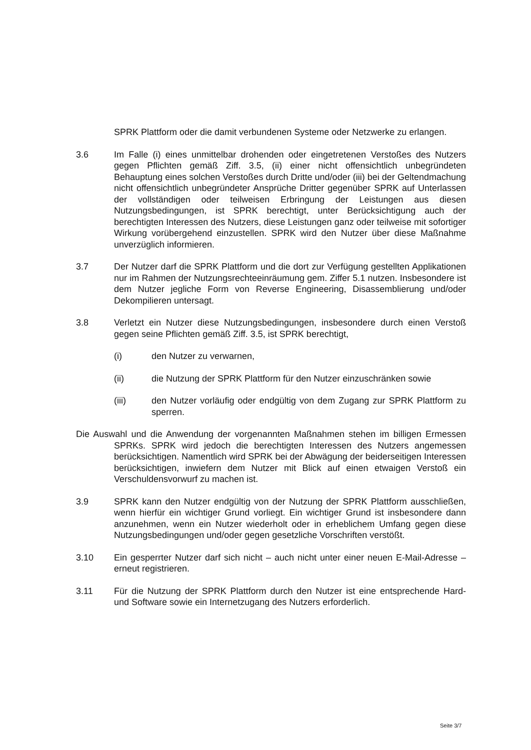SPRK Plattform oder die damit verbundenen Systeme oder Netzwerke zu erlangen.
3.6 Im Falle (i) eines unmittelbar drohenden oder eingetretenen Verstoßes des Nutzers gegen Pflichten gemäß Ziff. 3.5, (ii) einer nicht offensichtlich unbegründeten Behauptung eines solchen Verstoßes durch Dritte und/oder (iii) bei der Geltendmachung nicht offensichtlich unbegründeter Ansprüche Dritter gegenüber SPRK auf Unterlassen der vollständigen oder teilweisen Erbringung der Leistungen aus diesen Nutzungsbedingungen, ist SPRK berechtigt, unter Berücksichtigung auch der berechtigten Interessen des Nutzers, diese Leistungen ganz oder teilweise mit sofortiger Wirkung vorübergehend einzustellen. SPRK wird den Nutzer über diese Maßnahme unverzüglich informieren.
3.7 Der Nutzer darf die SPRK Plattform und die dort zur Verfügung gestellten Applikationen nur im Rahmen der Nutzungsrechteeinräumung gem. Ziffer 5.1 nutzen. Insbesondere ist dem Nutzer jegliche Form von Reverse Engineering, Disassemblierung und/oder Dekompilieren untersagt.
3.8 Verletzt ein Nutzer diese Nutzungsbedingungen, insbesondere durch einen Verstoß gegen seine Pflichten gemäß Ziff. 3.5, ist SPRK berechtigt,
(i) den Nutzer zu verwarnen,
(ii) die Nutzung der SPRK Plattform für den Nutzer einzuschränken sowie
(iii) den Nutzer vorläufig oder endgültig von dem Zugang zur SPRK Plattform zu sperren.
Die Auswahl und die Anwendung der vorgenannten Maßnahmen stehen im billigen Ermessen SPRKs. SPRK wird jedoch die berechtigten Interessen des Nutzers angemessen berücksichtigen. Namentlich wird SPRK bei der Abwägung der beiderseitigen Interessen berücksichtigen, inwiefern dem Nutzer mit Blick auf einen etwaigen Verstoß ein Verschuldensvorwurf zu machen ist.
3.9 SPRK kann den Nutzer endgültig von der Nutzung der SPRK Plattform ausschließen, wenn hierfür ein wichtiger Grund vorliegt. Ein wichtiger Grund ist insbesondere dann anzunehmen, wenn ein Nutzer wiederholt oder in erheblichem Umfang gegen diese Nutzungsbedingungen und/oder gegen gesetzliche Vorschriften verstößt.
3.10 Ein gesperrter Nutzer darf sich nicht – auch nicht unter einer neuen E-Mail-Adresse – erneut registrieren.
3.11 Für die Nutzung der SPRK Plattform durch den Nutzer ist eine entsprechende Hard- und Software sowie ein Internetzugang des Nutzers erforderlich.
Seite 3/7